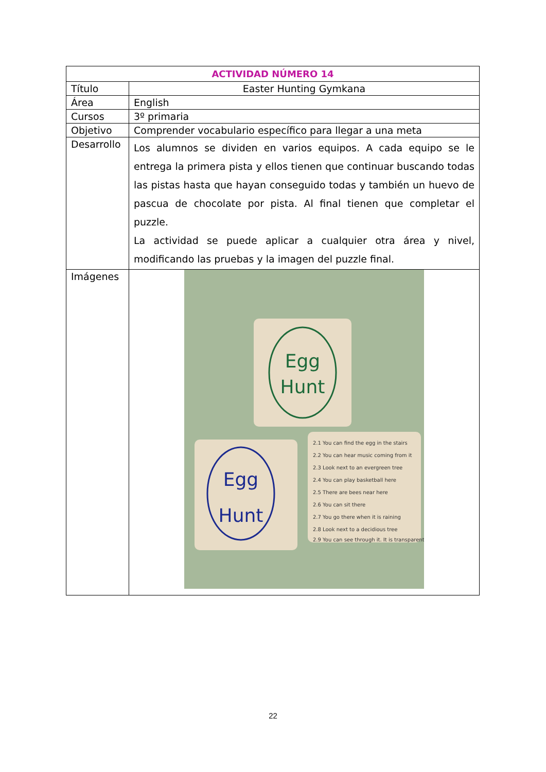| ACTIVIDAD NÚMERO 14 | |
| --- | --- |
| Título | Easter Hunting Gymkana |
| Área | English |
| Cursos | 3º primaria |
| Objetivo | Comprender vocabulario específico para llegar a una meta |
| Desarrollo | Los alumnos se dividen en varios equipos. A cada equipo se le entrega la primera pista y ellos tienen que continuar buscando todas las pistas hasta que hayan conseguido todas y también un huevo de pascua de chocolate por pista. Al final tienen que completar el puzzle. La actividad se puede aplicar a cualquier otra área y nivel, modificando las pruebas y la imagen del puzzle final. |
| Imágenes | Egg Hunt Egg Hunt 2.1 You can find the egg in the stairs 2.2 You can hear music coming from it 2.3 Look next to an evergreen tree 2.4 You can play basketball here 2.5 There are bees near here 2.6 You can sit there 2.7 You go there when it is raining 2.8 Look next to a decidious tree 2.9 You can see through it. It is transparent |
22